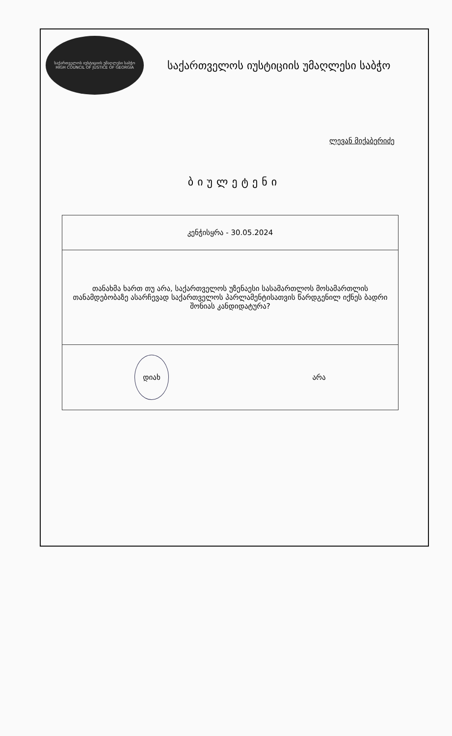საქართველოს იუსტიციის უმაღლესი საბჭო
HIGH COUNCIL OF JUSTICE OF GEORGIA
საქართველოს იუსტიციის უმაღლესი საბჭო
ლევან მიქაბერიძე
ბიულეტენი
| კენჭისყრა - 30.05.2024 |
| თანახმა ხართ თუ არა, საქართველოს უზენაესი სასამართლოს მოსამართლის თანამდებობაზე ასარჩევად საქართველოს პარლამენტისათვის წარდგენილ იქნეს ბადრი შონიას კანდიდატურა? |
| დიახ არა |